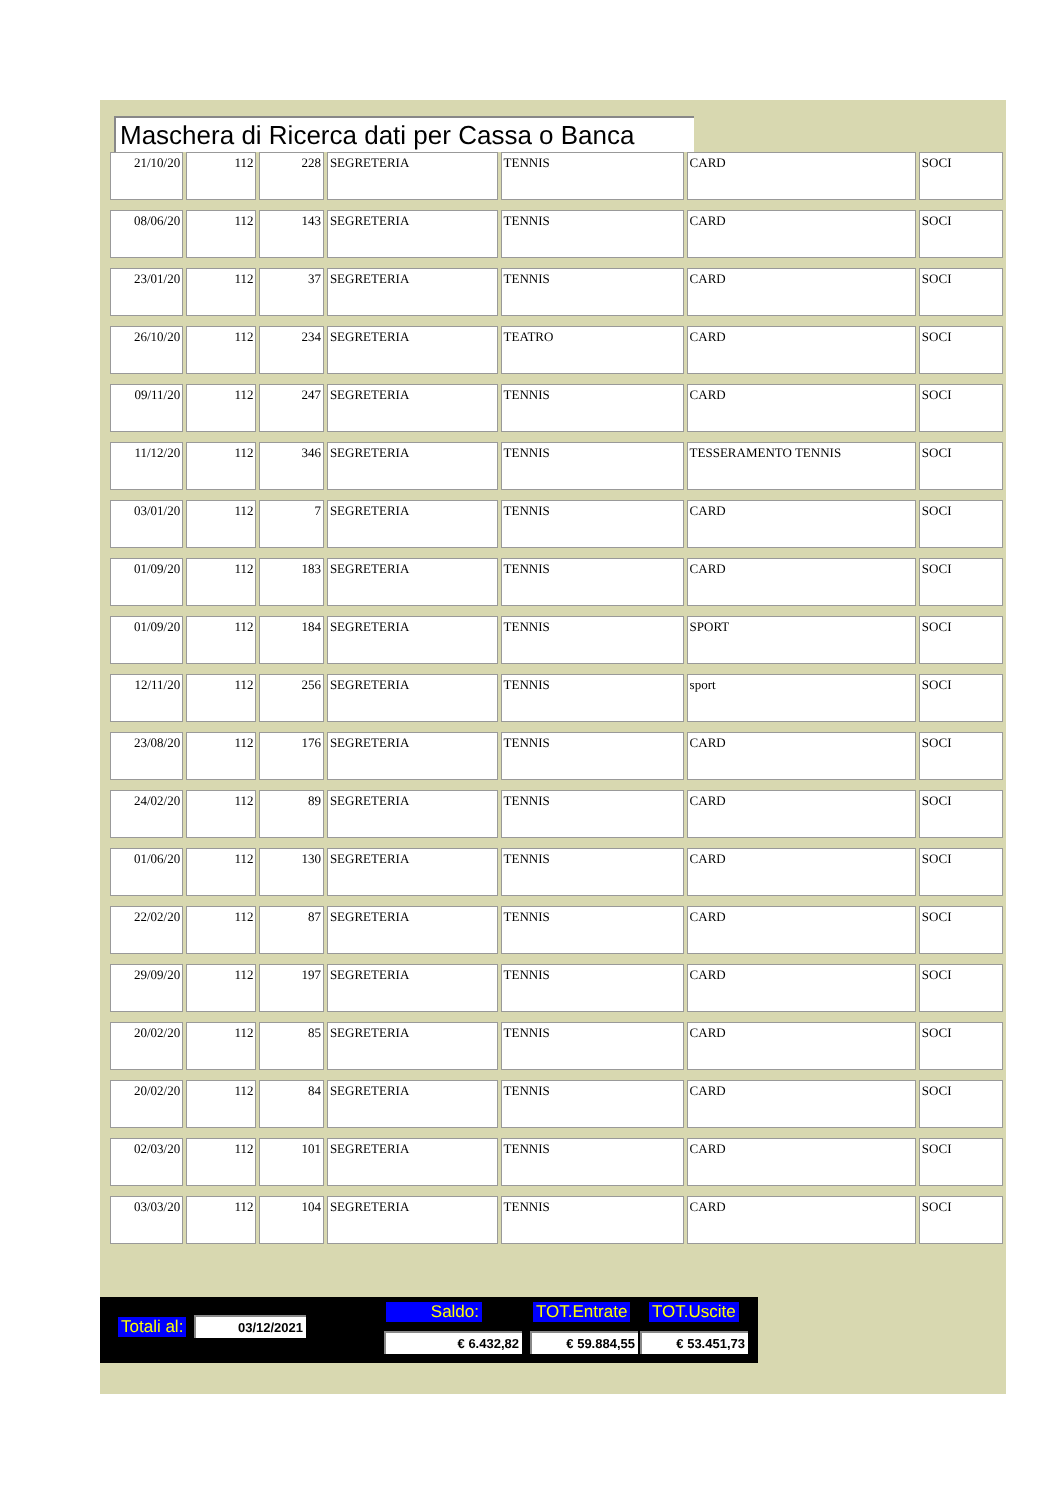Maschera di Ricerca dati per Cassa o Banca
| 21/10/20 | 112 | 228 | SEGRETERIA | TENNIS | CARD | SOCI |
| 08/06/20 | 112 | 143 | SEGRETERIA | TENNIS | CARD | SOCI |
| 23/01/20 | 112 | 37 | SEGRETERIA | TENNIS | CARD | SOCI |
| 26/10/20 | 112 | 234 | SEGRETERIA | TEATRO | CARD | SOCI |
| 09/11/20 | 112 | 247 | SEGRETERIA | TENNIS | CARD | SOCI |
| 11/12/20 | 112 | 346 | SEGRETERIA | TENNIS | TESSERAMENTO TENNIS | SOCI |
| 03/01/20 | 112 | 7 | SEGRETERIA | TENNIS | CARD | SOCI |
| 01/09/20 | 112 | 183 | SEGRETERIA | TENNIS | CARD | SOCI |
| 01/09/20 | 112 | 184 | SEGRETERIA | TENNIS | SPORT | SOCI |
| 12/11/20 | 112 | 256 | SEGRETERIA | TENNIS | sport | SOCI |
| 23/08/20 | 112 | 176 | SEGRETERIA | TENNIS | CARD | SOCI |
| 24/02/20 | 112 | 89 | SEGRETERIA | TENNIS | CARD | SOCI |
| 01/06/20 | 112 | 130 | SEGRETERIA | TENNIS | CARD | SOCI |
| 22/02/20 | 112 | 87 | SEGRETERIA | TENNIS | CARD | SOCI |
| 29/09/20 | 112 | 197 | SEGRETERIA | TENNIS | CARD | SOCI |
| 20/02/20 | 112 | 85 | SEGRETERIA | TENNIS | CARD | SOCI |
| 20/02/20 | 112 | 84 | SEGRETERIA | TENNIS | CARD | SOCI |
| 02/03/20 | 112 | 101 | SEGRETERIA | TENNIS | CARD | SOCI |
| 03/03/20 | 112 | 104 | SEGRETERIA | TENNIS | CARD | SOCI |
Totali al: 03/12/2021
Saldo: TOT.Entrate TOT.Uscite
€ 6.432,82 € 59.884,55 € 53.451,73